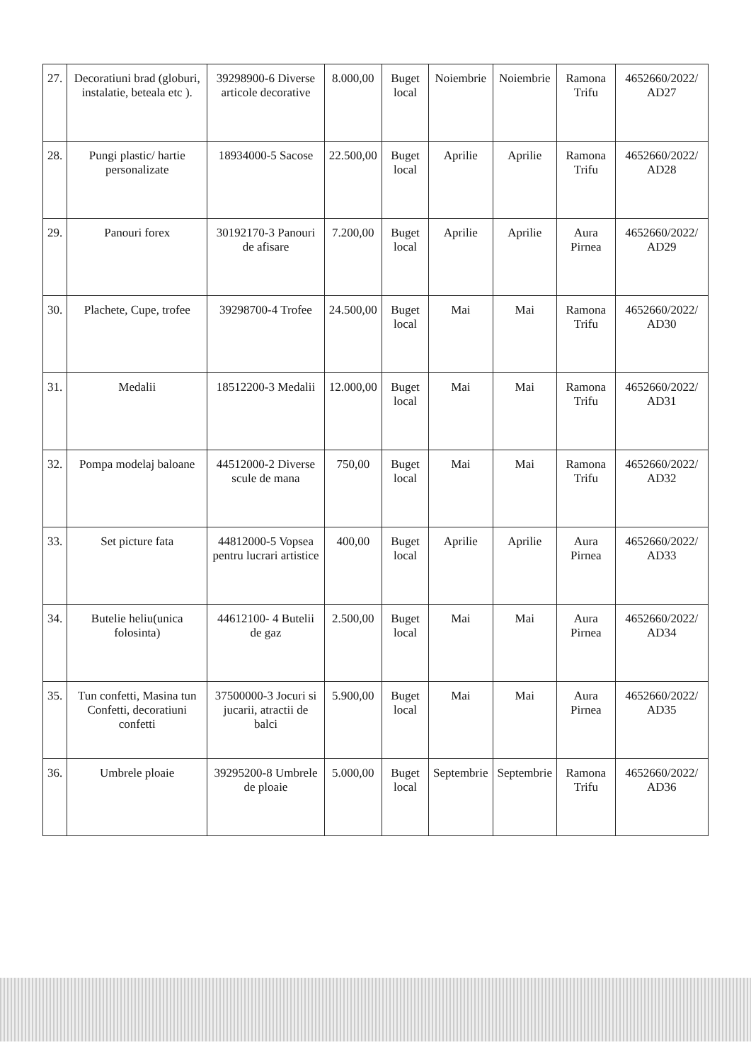| 27. | Decoratiuni brad (globuri, instalatie, beteala etc ). | 39298900-6 Diverse articole decorative | 8.000,00 | Buget local | Noiembrie | Noiembrie | Ramona Trifu | 4652660/2022/ AD27 |
| 28. | Pungi plastic/ hartie personalizate | 18934000-5 Sacose | 22.500,00 | Buget local | Aprilie | Aprilie | Ramona Trifu | 4652660/2022/ AD28 |
| 29. | Panouri forex | 30192170-3 Panouri de afisare | 7.200,00 | Buget local | Aprilie | Aprilie | Aura Pirnea | 4652660/2022/ AD29 |
| 30. | Plachete, Cupe, trofee | 39298700-4 Trofee | 24.500,00 | Buget local | Mai | Mai | Ramona Trifu | 4652660/2022/ AD30 |
| 31. | Medalii | 18512200-3 Medalii | 12.000,00 | Buget local | Mai | Mai | Ramona Trifu | 4652660/2022/ AD31 |
| 32. | Pompa modelaj baloane | 44512000-2 Diverse scule de mana | 750,00 | Buget local | Mai | Mai | Ramona Trifu | 4652660/2022/ AD32 |
| 33. | Set picture fata | 44812000-5 Vopsea pentru lucrari artistice | 400,00 | Buget local | Aprilie | Aprilie | Aura Pirnea | 4652660/2022/ AD33 |
| 34. | Butelie heliu(unica folosinta) | 44612100- 4 Butelii de gaz | 2.500,00 | Buget local | Mai | Mai | Aura Pirnea | 4652660/2022/ AD34 |
| 35. | Tun confetti, Masina tun Confetti, decoratiuni confetti | 37500000-3 Jocuri si jucarii, atractii de balci | 5.900,00 | Buget local | Mai | Mai | Aura Pirnea | 4652660/2022/ AD35 |
| 36. | Umbrele ploaie | 39295200-8 Umbrele de ploaie | 5.000,00 | Buget local | Septembrie | Septembrie | Ramona Trifu | 4652660/2022/ AD36 |